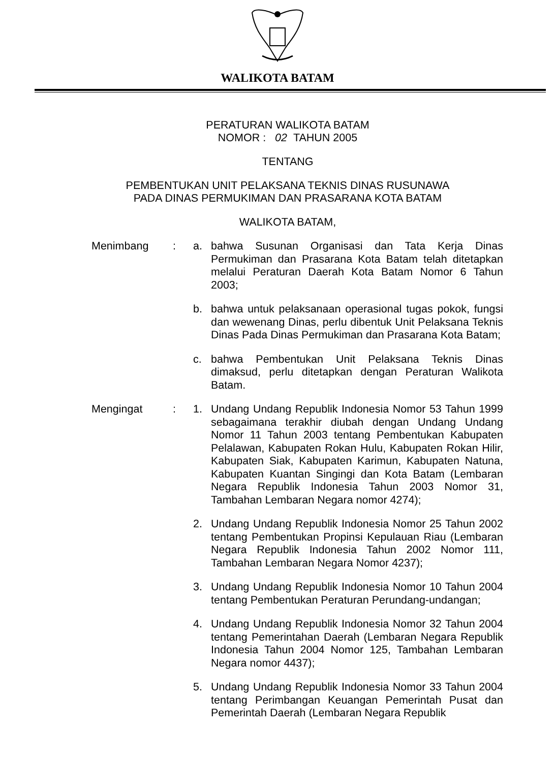WALIKOTA BATAM
PERATURAN WALIKOTA BATAM
NOMOR : 02 TAHUN 2005
TENTANG
PEMBENTUKAN UNIT PELAKSANA TEKNIS DINAS RUSUNAWA
PADA DINAS PERMUKIMAN DAN PRASARANA KOTA BATAM
WALIKOTA BATAM,
Menimbang :
a. bahwa Susunan Organisasi dan Tata Kerja Dinas Permukiman dan Prasarana Kota Batam telah ditetapkan melalui Peraturan Daerah Kota Batam Nomor 6 Tahun 2003;
b. bahwa untuk pelaksanaan operasional tugas pokok, fungsi dan wewenang Dinas, perlu dibentuk Unit Pelaksana Teknis Dinas Pada Dinas Permukiman dan Prasarana Kota Batam;
c. bahwa Pembentukan Unit Pelaksana Teknis Dinas dimaksud, perlu ditetapkan dengan Peraturan Walikota Batam.
Mengingat :
1. Undang Undang Republik Indonesia Nomor 53 Tahun 1999 sebagaimana terakhir diubah dengan Undang Undang Nomor 11 Tahun 2003 tentang Pembentukan Kabupaten Pelalawan, Kabupaten Rokan Hulu, Kabupaten Rokan Hilir, Kabupaten Siak, Kabupaten Karimun, Kabupaten Natuna, Kabupaten Kuantan Singingi dan Kota Batam (Lembaran Negara Republik Indonesia Tahun 2003 Nomor 31, Tambahan Lembaran Negara nomor 4274);
2. Undang Undang Republik Indonesia Nomor 25 Tahun 2002 tentang Pembentukan Propinsi Kepulauan Riau (Lembaran Negara Republik Indonesia Tahun 2002 Nomor 111, Tambahan Lembaran Negara Nomor 4237);
3. Undang Undang Republik Indonesia Nomor 10 Tahun 2004 tentang Pembentukan Peraturan Perundang-undangan;
4. Undang Undang Republik Indonesia Nomor 32 Tahun 2004 tentang Pemerintahan Daerah (Lembaran Negara Republik Indonesia Tahun 2004 Nomor 125, Tambahan Lembaran Negara nomor 4437);
5. Undang Undang Republik Indonesia Nomor 33 Tahun 2004 tentang Perimbangan Keuangan Pemerintah Pusat dan Pemerintah Daerah (Lembaran Negara Republik